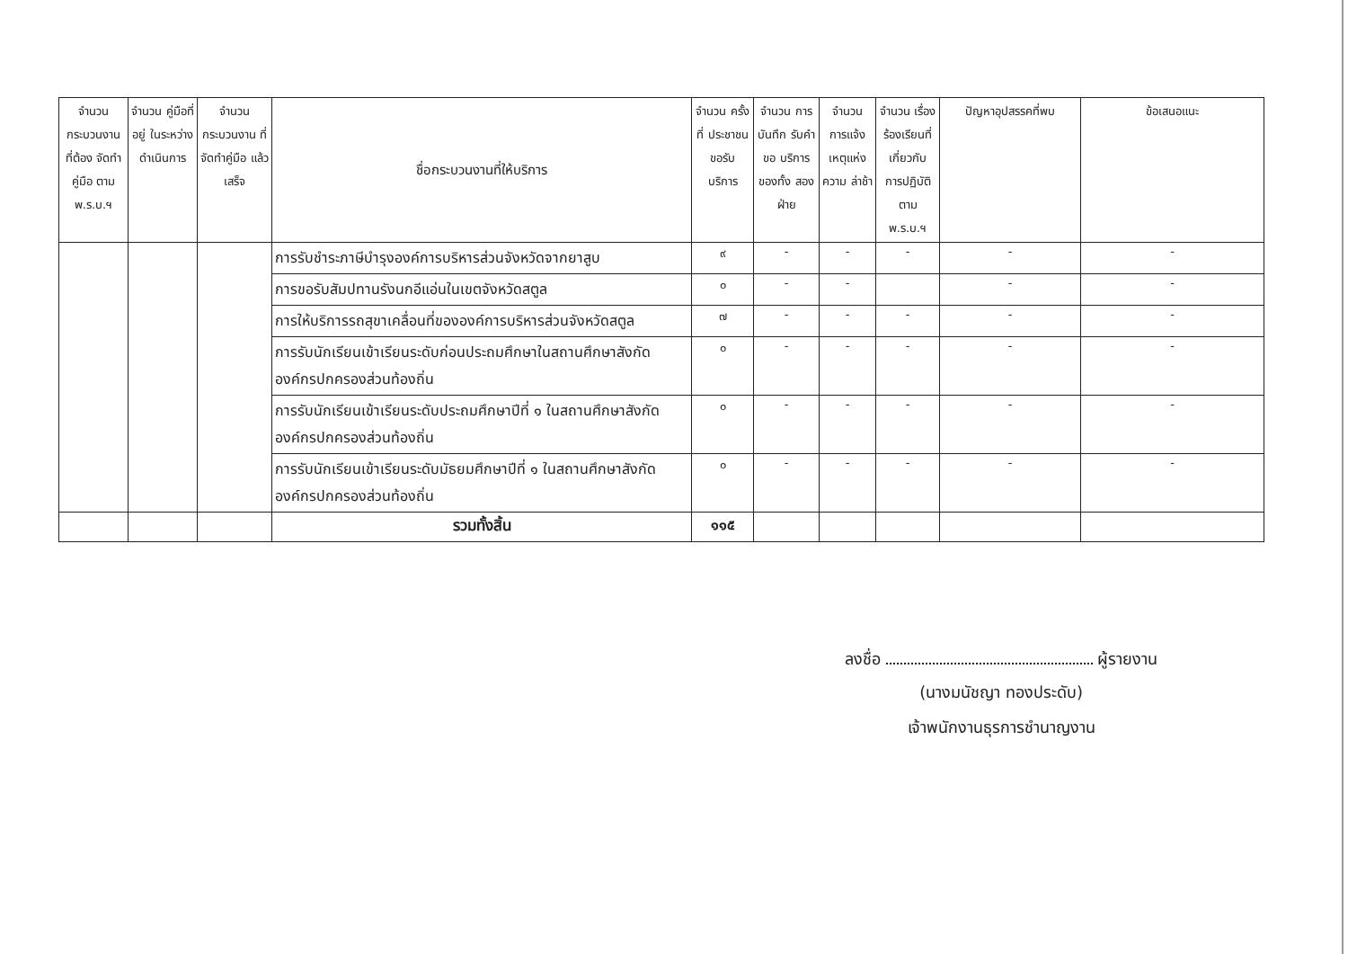| จำนวน กระบวนงาน ที่ต้อง จัดทำคู่มือ ตาม พ.ร.บ.ฯ | จำนวน คู่มือที่อยู่ ในระหว่าง ดำเนินการ | จำนวน กระบวนงาน ที่จัดทำคู่มือ แล้วเสร็จ | ชื่อกระบวนงานที่ให้บริการ | จำนวน ครั้งที่ ประชาชน ขอรับ บริการ | จำนวน การบันทึก รับคำขอ บริการ ของทั้ง สองฝ่าย | จำนวน การแจ้ง เหตุแห่ง ความ ล่าช้า | จำนวน เรื่อง ร้องเรียนที่ เกี่ยวกับ การปฏิบัติ ตาม พ.ร.บ.ฯ | ปัญหาอุปสรรคที่พบ | ข้อเสนอแนะ |
| --- | --- | --- | --- | --- | --- | --- | --- | --- | --- |
| | | | การรับชำระภาษีบำรุงองค์การบริหารส่วนจังหวัดจากยาสูบ | ๙ | - | - | - | - | - |
| | | | การขอรับสัมปทานรังนกอีแอ่นในเขตจังหวัดสตูล | ๐ | - | - | | - | - |
| | | | การให้บริการรถสุขาเคลื่อนที่ขององค์การบริหารส่วนจังหวัดสตูล | ๗ | - | - | - | - | - |
| | | | การรับนักเรียนเข้าเรียนระดับก่อนประถมศึกษาในสถานศึกษาสังกัด องค์กรปกครองส่วนท้องถิ่น | ๐ | - | - | - | - | - |
| | | | การรับนักเรียนเข้าเรียนระดับประถมศึกษาปีที่ ๑ ในสถานศึกษาสังกัด องค์กรปกครองส่วนท้องถิ่น | ๐ | - | - | - | - | - |
| | | | การรับนักเรียนเข้าเรียนระดับมัธยมศึกษาปีที่ ๑ ในสถานศึกษาสังกัด องค์กรปกครองส่วนท้องถิ่น | ๐ | - | - | - | - | - |
| | | | รวมทั้งสิ้น | ๑๑๕ | | | | | |
ลงชื่อ ผู้รายงาน
(นางมนัชญา ทองประดับ)
เจ้าพนักงานธุรการชำนาญงาน